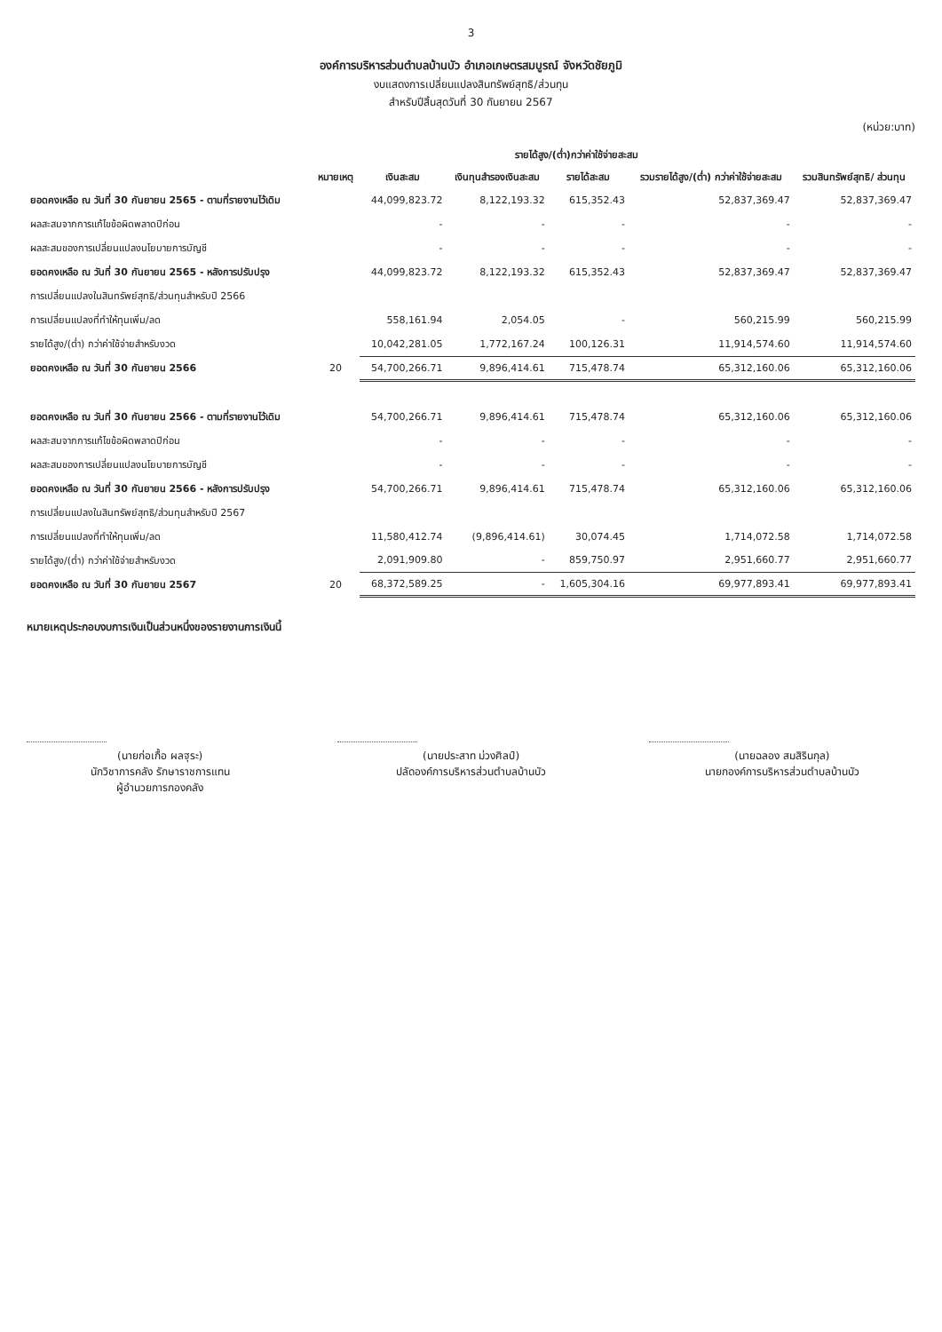3
องค์การบริหารส่วนตำบลบ้านบัว อำเภอเกษตรสมบูรณ์ จังหวัดชัยภูมิ
งบแสดงการเปลี่ยนแปลงสินทรัพย์สุทธิ/ส่วนทุน
สำหรับปีสิ้นสุดวันที่ 30 กันยายน 2567
(หน่วย:บาท)
| | หมายเหตุ | รายได้สูง/(ต่ำ)กว่าค่าใช้จ่ายสะสม | | | | รวมสินทรัพย์สุทธิ/ ส่วนทุน |
| --- | --- | --- | --- | --- | --- | --- |
| | | เงินสะสม | เงินทุนสำรองเงินสะสม | รายได้สะสม | รวมรายได้สูง/(ต่ำ) กว่าค่าใช้จ่ายสะสม | |
| ยอดคงเหลือ ณ วันที่ 30 กันยายน 2565 - ตามที่รายงานไว้เดิม | | 44,099,823.72 | 8,122,193.32 | 615,352.43 | 52,837,369.47 | 52,837,369.47 |
| ผลสะสมจากการแก้ไขข้อผิดพลาดปีก่อน | | - | - | - | - | - |
| ผลสะสมของการเปลี่ยนแปลงนโยบายการบัญชี | | - | - | - | - | - |
| ยอดคงเหลือ ณ วันที่ 30 กันยายน 2565 - หลังการปรับปรุง | | 44,099,823.72 | 8,122,193.32 | 615,352.43 | 52,837,369.47 | 52,837,369.47 |
| การเปลี่ยนแปลงในสินทรัพย์สุทธิ/ส่วนทุนสำหรับปี 2566 | | | | | | |
| การเปลี่ยนแปลงที่ทำให้ทุนเพิ่ม/ลด | | 558,161.94 | 2,054.05 | - | 560,215.99 | 560,215.99 |
| รายได้สูง/(ต่ำ) กว่าค่าใช้จ่ายสำหรับงวด | | 10,042,281.05 | 1,772,167.24 | 100,126.31 | 11,914,574.60 | 11,914,574.60 |
| ยอดคงเหลือ ณ วันที่ 30 กันยายน 2566 | 20 | 54,700,266.71 | 9,896,414.61 | 715,478.74 | 65,312,160.06 | 65,312,160.06 |
| ยอดคงเหลือ ณ วันที่ 30 กันยายน 2566 - ตามที่รายงานไว้เดิม | | 54,700,266.71 | 9,896,414.61 | 715,478.74 | 65,312,160.06 | 65,312,160.06 |
| ผลสะสมจากการแก้ไขข้อผิดพลาดปีก่อน | | - | - | - | - | - |
| ผลสะสมของการเปลี่ยนแปลงนโยบายการบัญชี | | - | - | - | - | - |
| ยอดคงเหลือ ณ วันที่ 30 กันยายน 2566 - หลังการปรับปรุง | | 54,700,266.71 | 9,896,414.61 | 715,478.74 | 65,312,160.06 | 65,312,160.06 |
| การเปลี่ยนแปลงในสินทรัพย์สุทธิ/ส่วนทุนสำหรับปี 2567 | | | | | | |
| การเปลี่ยนแปลงที่ทำให้ทุนเพิ่ม/ลด | | 11,580,412.74 | (9,896,414.61) | 30,074.45 | 1,714,072.58 | 1,714,072.58 |
| รายได้สูง/(ต่ำ) กว่าค่าใช้จ่ายสำหรับงวด | | 2,091,909.80 | - | 859,750.97 | 2,951,660.77 | 2,951,660.77 |
| ยอดคงเหลือ ณ วันที่ 30 กันยายน 2567 | 20 | 68,372,589.25 | - | 1,605,304.16 | 69,977,893.41 | 69,977,893.41 |
หมายเหตุประกอบงบการเงินเป็นส่วนหนึ่งของรายงานการเงินนี้
(นายก่อเกื้อ ผลฐุระ)
นักวิชาการคลัง รักษาราชการแทน
ผู้อำนวยการกองคลัง
(นายประสาท ม่วงศิลป์)
ปลัดองค์การบริหารส่วนตำบลบ้านบัว
(นายฉลอง สมสิรินกุล)
นายกองค์การบริหารส่วนตำบลบ้านบัว